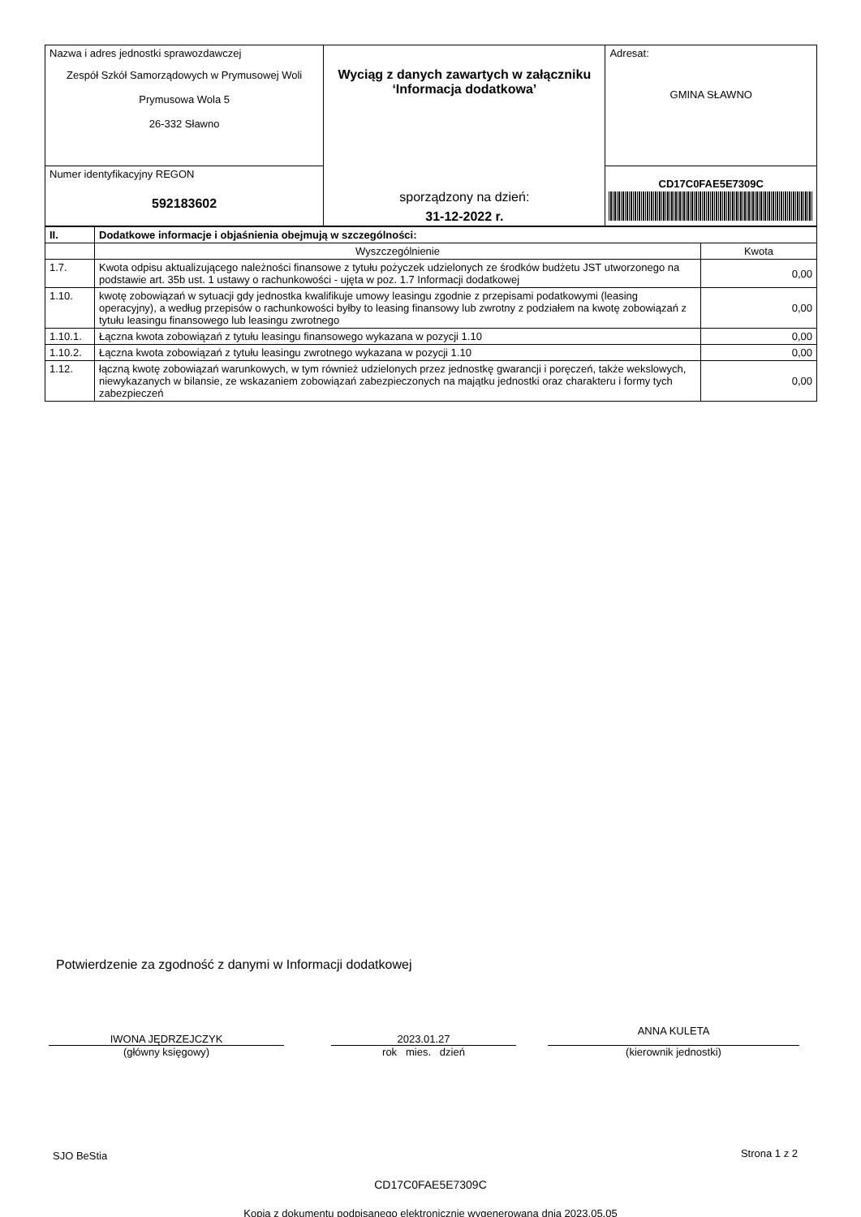| Nazwa i adres jednostki sprawozdawczej Zespół Szkół Samorządowych w Prymusowej Woli Prymusowa Wola 5 26-332 Sławno | Wyciąg z danych zawartych w załączniku ‘Informacja dodatkowa’ sporządzony na dzień: 31-12-2022 r. | Adresat: GMINA SŁAWNO |
| Numer identyfikacyjny REGON 592183602 | | CD17C0FAE5E7309C |
| II. | Dodatkowe informacje i objaśnienia obejmują w szczególności: | |
| --- | --- | --- |
| | Wyszczególnienie | Kwota |
| 1.7. | Kwota odpisu aktualizującego należności finansowe z tytułu pożyczek udzielonych ze środków budżetu JST utworzonego na podstawie art. 35b ust. 1 ustawy o rachunkowości - ujęta w poz. 1.7 Informacji dodatkowej | 0,00 |
| 1.10. | kwotę zobowiązań w sytuacji gdy jednostka kwalifikuje umowy leasingu zgodnie z przepisami podatkowymi (leasing operacyjny), a według przepisów o rachunkowości byłby to leasing finansowy lub zwrotny z podziałem na kwotę zobowiązań z tytułu leasingu finansowego lub leasingu zwrotnego | 0,00 |
| 1.10.1. | Łączna kwota zobowiązań z tytułu leasingu finansowego wykazana w pozycji 1.10 | 0,00 |
| 1.10.2. | Łączna kwota zobowiązań z tytułu leasingu zwrotnego wykazana w pozycji 1.10 | 0,00 |
| 1.12. | łączną kwotę zobowiązań warunkowych, w tym również udzielonych przez jednostkę gwarancji i poręczeń, także wekslowych, niewykazanych w bilansie, ze wskazaniem zobowiązań zabezpieczonych na majątku jednostki oraz charakteru i formy tych zabezpieczeń | 0,00 |
Potwierdzenie za zgodność z danymi w Informacji dodatkowej
IWONA JĘDRZEJCZYK
(główny księgowy)
2023.01.27
rok mies. dzień
ANNA KULETA
(kierownik jednostki)
SJO BeStia Strona 1 z 2
CD17C0FAE5E7309C
Kopia z dokumentu podpisanego elektronicznie wygenerowana dnia 2023.05.05